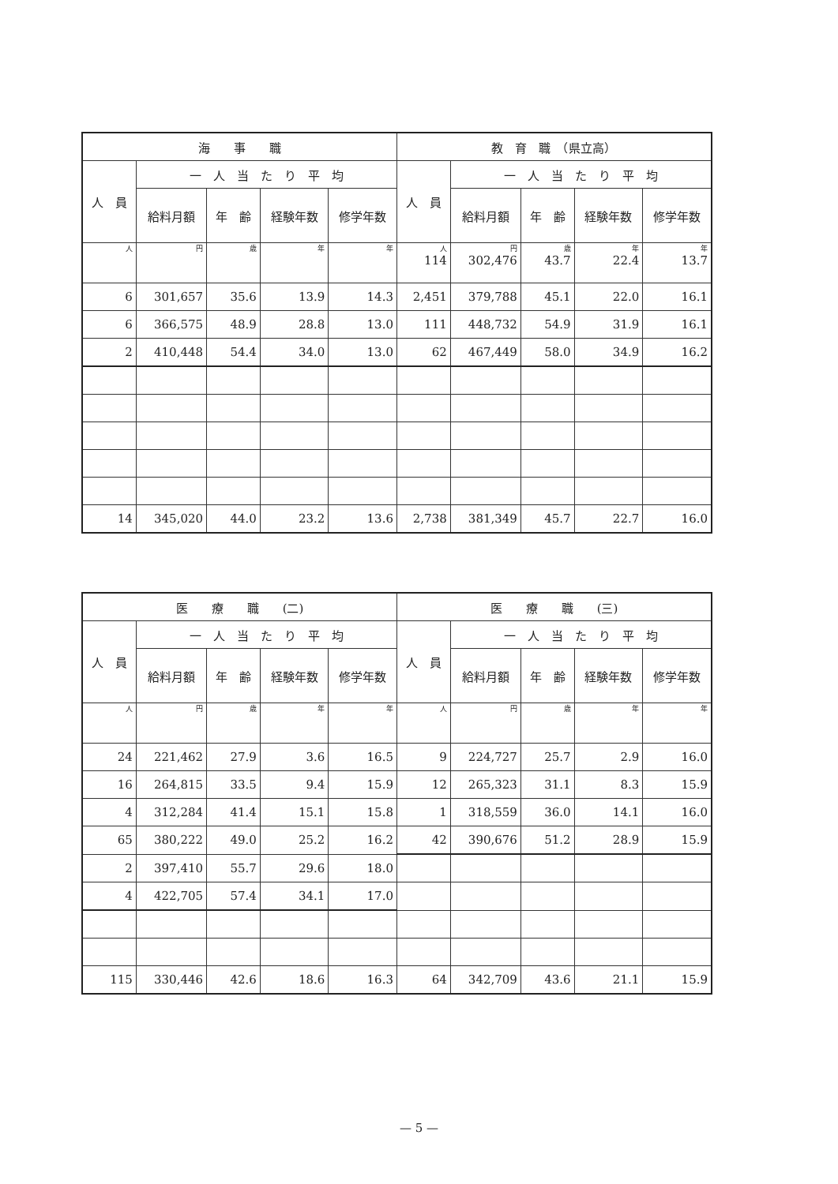| 海 事 職 | | | | | 教 育 職 （県立高） | | | | |
| --- | --- | --- | --- | --- | --- | --- | --- | --- | --- |
| 人 員 | 一 人 当 た り 平 均 | | | | 人 員 | 一 人 当 た り 平 均 | | | |
| | 給料月額 | 年 齢 | 経験年数 | 修学年数 | | 給料月額 | 年 齢 | 経験年数 | 修学年数 |
| 人 | 円 | 歳 | 年 | 年 | 人 114 | 円 302,476 | 歳 43.7 | 年 22.4 | 年 13.7 |
| 6 | 301,657 | 35.6 | 13.9 | 14.3 | 2,451 | 379,788 | 45.1 | 22.0 | 16.1 |
| 6 | 366,575 | 48.9 | 28.8 | 13.0 | 111 | 448,732 | 54.9 | 31.9 | 16.1 |
| 2 | 410,448 | 54.4 | 34.0 | 13.0 | 62 | 467,449 | 58.0 | 34.9 | 16.2 |
| 14 | 345,020 | 44.0 | 23.2 | 13.6 | 2,738 | 381,349 | 45.7 | 22.7 | 16.0 |
| 医 療 職 (二) | | | | | 医 療 職 (三) | | | | |
| --- | --- | --- | --- | --- | --- | --- | --- | --- | --- |
| 人 員 | 一 人 当 た り 平 均 | | | | 人 員 | 一 人 当 た り 平 均 | | | |
| | 給料月額 | 年 齢 | 経験年数 | 修学年数 | | 給料月額 | 年 齢 | 経験年数 | 修学年数 |
| 人 | 円 | 歳 | 年 | 年 | 人 | 円 | 歳 | 年 | 年 |
| 24 | 221,462 | 27.9 | 3.6 | 16.5 | 9 | 224,727 | 25.7 | 2.9 | 16.0 |
| 16 | 264,815 | 33.5 | 9.4 | 15.9 | 12 | 265,323 | 31.1 | 8.3 | 15.9 |
| 4 | 312,284 | 41.4 | 15.1 | 15.8 | 1 | 318,559 | 36.0 | 14.1 | 16.0 |
| 65 | 380,222 | 49.0 | 25.2 | 16.2 | 42 | 390,676 | 51.2 | 28.9 | 15.9 |
| 2 | 397,410 | 55.7 | 29.6 | 18.0 | | | | | |
| 4 | 422,705 | 57.4 | 34.1 | 17.0 | | | | | |
| 115 | 330,446 | 42.6 | 18.6 | 16.3 | 64 | 342,709 | 43.6 | 21.1 | 15.9 |
— 5 —